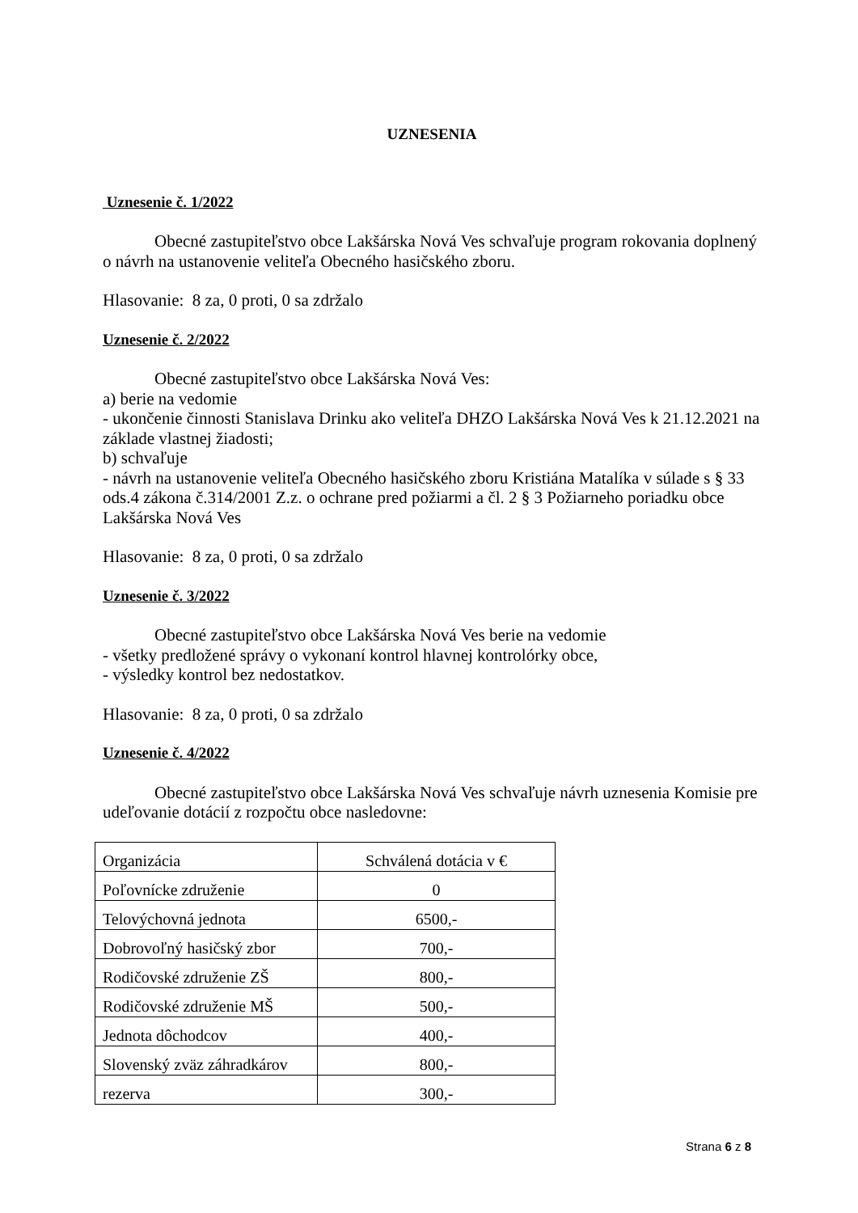UZNESENIA
Uznesenie č. 1/2022
Obecné zastupiteľstvo obce Lakšárska Nová Ves schvaľuje program rokovania doplnený o návrh na ustanovenie veliteľa Obecného hasičského zboru.
Hlasovanie: 8 za, 0 proti, 0 sa zdržalo
Uznesenie č. 2/2022
Obecné zastupiteľstvo obce Lakšárska Nová Ves:
a) berie na vedomie
- ukončenie činnosti Stanislava Drinku ako veliteľa DHZO Lakšárska Nová Ves k 21.12.2021 na základe vlastnej žiadosti;
b) schvaľuje
- návrh na ustanovenie veliteľa Obecného hasičského zboru Kristiána Matalíka v súlade s § 33 ods.4 zákona č.314/2001 Z.z. o ochrane pred požiarmi a čl. 2 § 3 Požiarneho poriadku obce Lakšárska Nová Ves
Hlasovanie: 8 za, 0 proti, 0 sa zdržalo
Uznesenie č. 3/2022
Obecné zastupiteľstvo obce Lakšárska Nová Ves berie na vedomie
- všetky predložené správy o vykonaní kontrol hlavnej kontrolórky obce,
- výsledky kontrol bez nedostatkov.
Hlasovanie: 8 za, 0 proti, 0 sa zdržalo
Uznesenie č. 4/2022
Obecné zastupiteľstvo obce Lakšárska Nová Ves schvaľuje návrh uznesenia Komisie pre udeľovanie dotácií z rozpočtu obce nasledovne:
| Organizácia | Schválená dotácia v € |
| Poľovnícke združenie | 0 |
| Telovýchovná jednota | 6500,- |
| Dobrovoľný hasičský zbor | 700,- |
| Rodičovské združenie ZŠ | 800,- |
| Rodičovské združenie MŠ | 500,- |
| Jednota dôchodcov | 400,- |
| Slovenský zväz záhradkárov | 800,- |
| rezerva | 300,- |
Strana 6 z 8